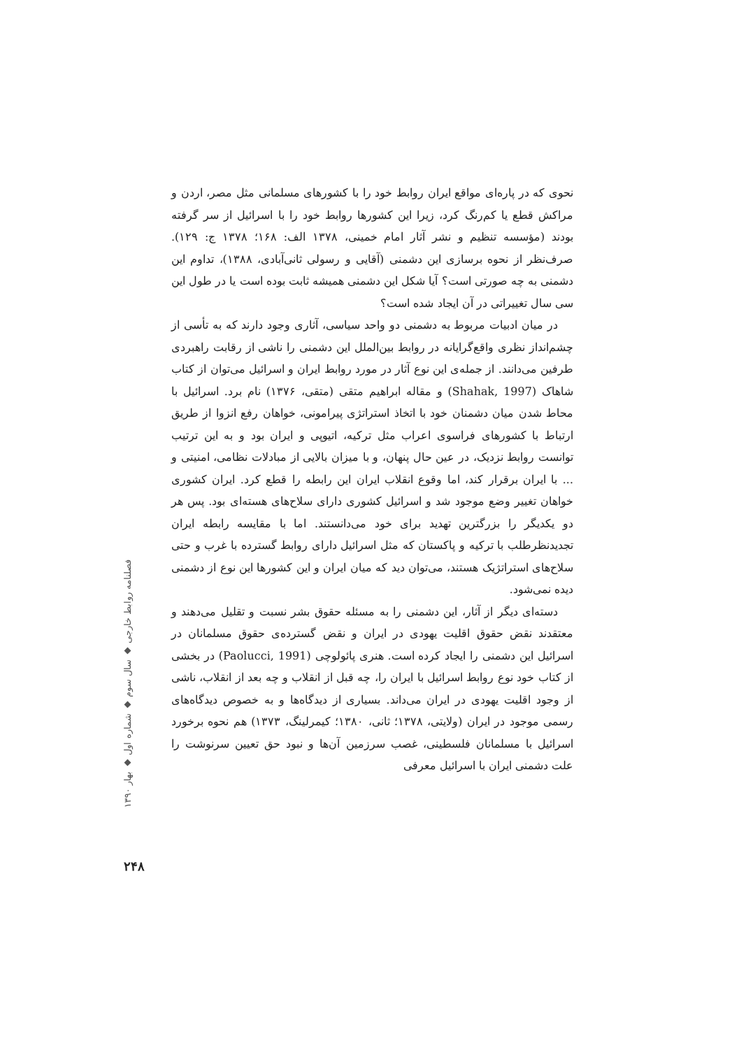نحوی که در پاره‌ای مواقع ایران روابط خود را با کشورهای مسلمانی مثل مصر، اردن و مراکش قطع یا کم‌رنگ کرد، زیرا این کشورها روابط خود را با اسرائیل از سر گرفته بودند (مؤسسه تنظیم و نشر آثار امام خمینی، ۱۳۷۸ الف: ۱۶۸؛ ۱۳۷۸ ج: ۱۲۹). صرف‌نظر از نحوه برسازی این دشمنی (آقایی و رسولی ثانی‌آبادی، ۱۳۸۸)، تداوم این دشمنی به چه صورتی است؟ آیا شکل این دشمنی همیشه ثابت بوده است یا در طول این سی سال تغییراتی در آن ایجاد شده است؟
در میان ادبیات مربوط به دشمنی دو واحد سیاسی، آثاری وجود دارند که به تأسی از چشم‌انداز نظری واقع‌گرایانه در روابط بین‌الملل این دشمنی را ناشی از رقابت راهبردی طرفین می‌دانند. از جمله‌ی این نوع آثار در مورد روابط ایران و اسرائیل می‌توان از کتاب شاهاک (Shahak, 1997) و مقاله ابراهیم متقی (متقی، ۱۳۷۶) نام برد. اسرائیل با محاط شدن میان دشمنان خود با اتخاذ استراتژی پیرامونی، خواهان رفع انزوا از طریق ارتباط با کشورهای فراسوی اعراب مثل ترکیه، اتیوپی و ایران بود و به این ترتیب توانست روابط نزدیک، در عین حال پنهان، و با میزان بالایی از مبادلات نظامی، امنیتی و ... با ایران برقرار کند، اما وقوع انقلاب ایران این رابطه را قطع کرد. ایران کشوری خواهان تغییر وضع موجود شد و اسرائیل کشوری دارای سلاح‌های هسته‌ای بود. پس هر دو یکدیگر را بزرگترین تهدید برای خود می‌دانستند. اما با مقایسه رابطه ایران تجدیدنظرطلب با ترکیه و پاکستان که مثل اسرائیل دارای روابط گسترده با غرب و حتی سلاح‌های استراتژیک هستند، می‌توان دید که میان ایران و این کشورها این نوع از دشمنی دیده نمی‌شود.
دسته‌ای دیگر از آثار، این دشمنی را به مسئله حقوق بشر نسبت و تقلیل می‌دهند و معتقدند نقض حقوق اقلیت یهودی در ایران و نقض گسترده‌ی حقوق مسلمانان در اسرائیل این دشمنی را ایجاد کرده است. هنری پائولوچی (Paolucci, 1991) در بخشی از کتاب خود نوع روابط اسرائیل با ایران را، چه قبل از انقلاب و چه بعد از انقلاب، ناشی از وجود اقلیت یهودی در ایران می‌داند. بسیاری از دیدگاه‌ها و به خصوص دیدگاه‌های رسمی موجود در ایران (ولایتی، ۱۳۷۸؛ ثانی، ۱۳۸۰؛ کیمرلینگ، ۱۳۷۳) هم نحوه برخورد اسرائیل با مسلمانان فلسطینی، غصب سرزمین آن‌ها و نبود حق تعیین سرنوشت را علت دشمنی ایران با اسرائیل معرفی
فصلنامه روابط خارجی ◆ سال سوم ◆ شماره اول ◆ بهار ۱۳۹۰
۲۴۸